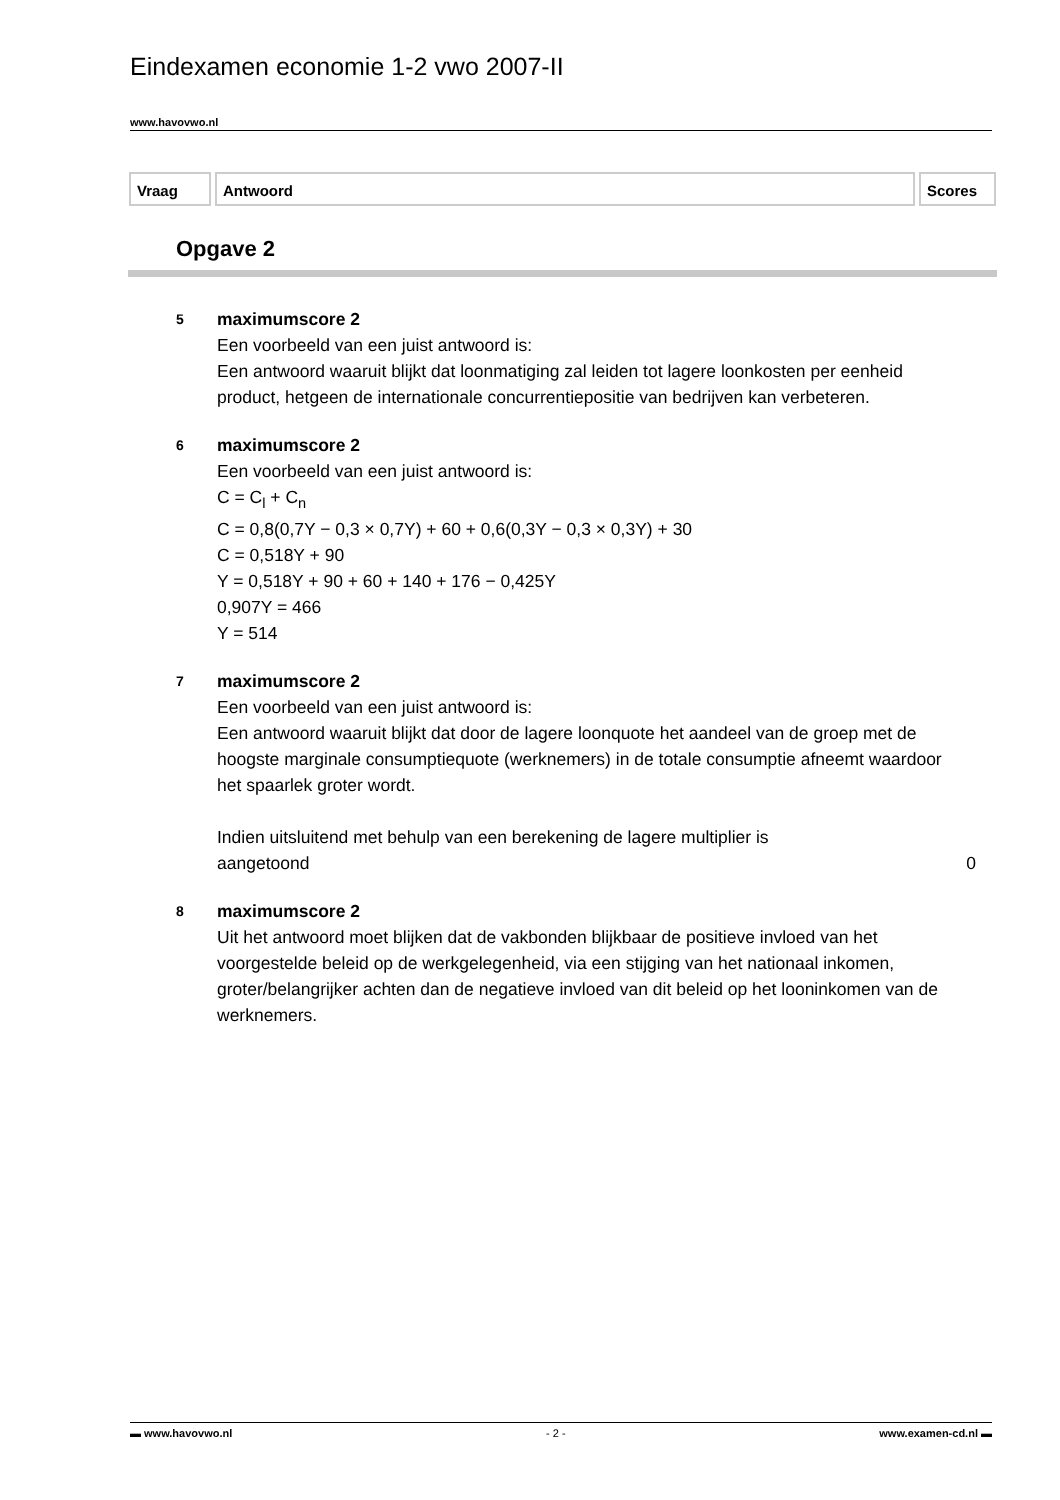Eindexamen economie 1-2 vwo 2007-II
www.havovwo.nl
Vraag Antwoord Scores
Opgave 2
5
maximumscore 2
Een voorbeeld van een juist antwoord is:
Een antwoord waaruit blijkt dat loonmatiging zal leiden tot lagere loonkosten per eenheid product, hetgeen de internationale concurrentiepositie van bedrijven kan verbeteren.
6
maximumscore 2
Een voorbeeld van een juist antwoord is:
C = C<sub>l</sub> + C<sub>n</sub>
C = 0,8(0,7Y − 0,3 × 0,7Y) + 60 + 0,6(0,3Y − 0,3 × 0,3Y) + 30
C = 0,518Y + 90
Y = 0,518Y + 90 + 60 + 140 + 176 − 0,425Y
0,907Y = 466
Y = 514
7
maximumscore 2
Een voorbeeld van een juist antwoord is:
Een antwoord waaruit blijkt dat door de lagere loonquote het aandeel van de groep met de hoogste marginale consumptiequote (werknemers) in de totale consumptie afneemt waardoor het spaarlek groter wordt.
Indien uitsluitend met behulp van een berekening de lagere multiplier is
aangetoond 0
8
maximumscore 2
Uit het antwoord moet blijken dat de vakbonden blijkbaar de positieve invloed van het voorgestelde beleid op de werkgelegenheid, via een stijging van het nationaal inkomen, groter/belangrijker achten dan de negatieve invloed van dit beleid op het looninkomen van de werknemers.
▬ www.havovwo.nl - 2 - www.examen-cd.nl ▬